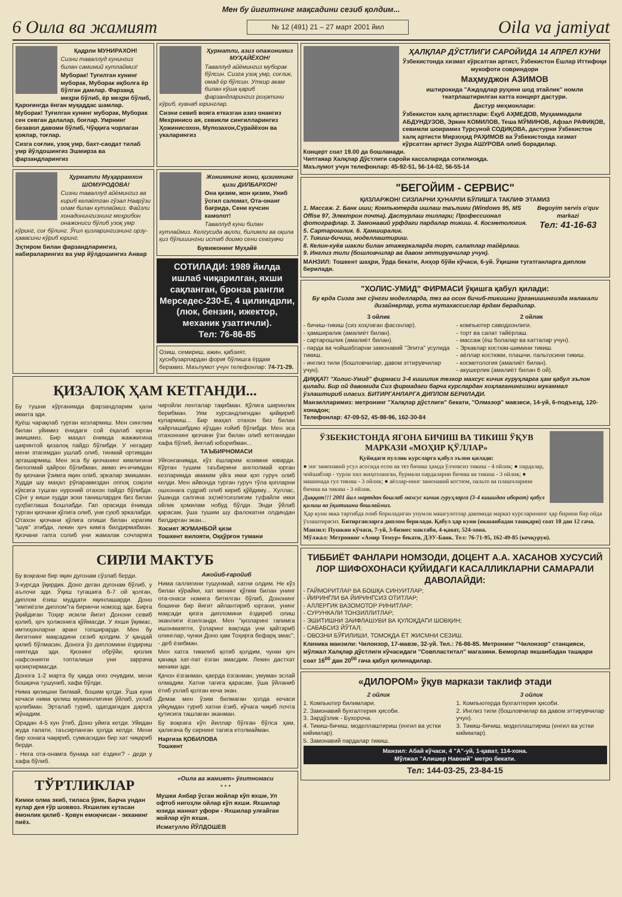Мен бу йигитнинг мақсадини сезиб қолдим...
6 Оила ва жамият № 12 (491) 21 – 27 март 2001 йил Oila va jamiyat
Қадрли МУНИРАХОН!
Сизни таваллуд кунингиз билан самимий кутлаймиз!
Муборак! Туғилган кунинг муборак, Муборак иқболга ёр бўлган дамлар. Фарзанд меҳри бўлиб, ёр меҳри бўлиб, Қароғингда ёнган муқаддас шамлар. Муборак! Туғилган кунинг муборак, Муборак сен севган далалар, боғлар. Умрнинг безавол давоми бўлиб, Чўққига чорлаган қоялар, тоғлар.
Сизга соғлик, узоқ умр, бахт-саодат тилаб умр йўлдошингиз Эшмирза ва фарзандларингиз
Ҳурматли, азиз опажонимиз МУҲАЙЁХОН!
Таваллуд айёмингиз муборак бўлсин. Сизга узоқ умр, соғлик, омад ёр бўлсин. Уткир акам билан кўша қариб фарзандларингиз роҳатини кўриб, кувнаб юринглар.
Сизни севиб вояга етказган азиз онангиз Мехринисо ая, севикли сингилларингиз Ҳожинисохон, Мупозахон,Сурайёхон ва укаларингиз
Ҳурматли Муҳаррамхон ШОМУРОДОВА!
Сизни таваллуд айёмингиз ва кириб келаётган гўзал Наврўзи олам билан кутлаймиз. Файзли хонадонингизнинг меҳрибон онажониси бўлиб узоқ умр кўринг, соғ бўлинг. Ўғил қизларингизнинг орзу-ҳавасини кўриб юринг.
Эҳтиром билан фарзандларингиз, набираларингиз ва умр йўлдошингиз Анвар
Жонимнинг жони, қизимнинг қизи ДИЛБАРХОН!
Она қизим, жон қизим, Униб ўсгил саломат, Ота-онанг бағрида, Сени кучсин камолот!
Таваллуд куни билан кутлаймиз. Келгусида ақлли, билимли ва оқила қиз бўлишингни истаб доимо сени севгувчи
Бувижонинг Муҳайё
СОТИЛАДИ: 1989 йилда ишлаб чиқарилган, яхши сақланган, бронза рангли Мерседес-230-Е, 4 цилиндрли, (люк, бензин, ижектор, механик узатгичли).
Тел: 76-86-85
Озиш, семириш, ажин, қабзият, ҳуснбузарлардан фориғ бўлишга ёрдам берамиз. Маълумот учун телефонлар: 74-71-29.
ҚИЗАЛОҚ ҲАМ КЕТГАНДИ...
Бу тушни кўрганимда фарзандларим ҳали иккита эди.
Қуёш чарақлаб турган кезлармиш. Мен синглим билан уйимиз ёнидаги сой ёқалаб юрган эмишмиз. Бир маҳал ёнимда жажжигина ширинтой қизалоқ пайдо бўлибди. У негадир мени этагимдан ушлаб олиб, тинмай ортимдан эргашармиш. Мен эса бу қизчанинг кимлигини билолмай ҳайрон бўлибман, аммо ич-ичимдан бу қизчани ўзимга яқин олиб, эркалар эмишман. Худди шу маҳал рўпарамиздан оппоқ соқоли кўксига тушган нуроний отахон пайдо бўлибди. Сўнг у киши худди эски танишлардек биз билан суҳбатлаша бошлабди. Гап орасида ёнимда турган қизчани қўлига олиб, уни суюб эркалабди. Отахон қизчани қўлига олиши билан юрагим "шув" этибди, лекин ҳеч кимга билдирмабман. Қизчани гапга солиб уни жамалак сочларига чиройли ленталар тақибман. Қўлига ширинлик берибман. Уям хурсандлигидан қийқириб кулармиш... Бир маҳал отахон биз билан хайрлашибдию кўздан ғойиб бўлибди. Мен эса отахоннинг қизчани ўзи билан олиб кетганидан хафа бўлиб, йиғлаб юборибман...
ТАЪБИРНОМАСИ
Уйғонганимда, кўз ёшларим юзимни юварди. Кўрган тушим таъбирини англолмай юрган кезларимда амаким уйга икки қоп гуруч олиб келди. Мен айвонда турган гуруч тўла қопларни ошхонага судраб олиб кириб қўйдиму... Хуллас, ўшанда салгина эҳтиётсизлигим туфайли икки ойлик ҳомилам нобуд бўлди. Энди ўйлаб қарасам, ўша тушим шу фалокатни олдиндан билдирган экан...
Хосият ЖУМАНБОЙ қизи
Тошкент вилояти, Оққўрғон тумани
СИРЛИ МАКТУБ
Бу воқеани бир яқин дугонам сўзлаб берди.
3-курсда ўқирдик. Доно деган дугонам бўлиб, у аълочи эди. Ўқиш тугашига 6-7 ой қолган, диплом ёзиш муддати яқинлашарди. Доно "имтиёзли диплом"га биринчи номзод эди. Бирга ўқийдиган Тоҳир исмли йигит Донони севиб қолиб, ҳеч ҳолжонига қўймасди. У яхши ўқимас, имтиҳонларни аранг топширарди. Мен бу йигитнинг мақсадини сезиб қолдим. У қандай қилиб бўлмасин, Донога ўз дипломини ёздириш ниятида эди. Қизнинг обрўйи, қизлик нафсонияти топталиши уни заррача қизиқтирмасди.
Донога 1-2 марта бу ҳақда оғиз очувдим, мени бошқача тушуниб, хафа бўлди.
Нима қилишни билмай, бошим қотди. Ўша куни кечаси нима қилиш мумкинлигини ўйлаб, ухлаб қолибман. Эрталаб туриб, одатдагидек дарсга жўнадим.
Орадан 4-5 кун ўтиб, Доно уйига кетди. Уйидан жуда ғалати, таъсирланган ҳолда келди. Мени бир хонага чақириб, сумкасидан бир хат чиқариб берди.
- Нега ота-онамга бунақа хат ёздинг? - деди у хафа бўлиб.
Ажойиб-ғаройиб
Нима галлигини тушунмай, хатни олдим. Не кўз билан кўрайки, хат менинг қўлим билан унинг ота-онаси номига битилган бўлиб, Дононинг бошини бир йигит айлантириб юргани, унинг мақсади қизга дипломини ёздириб олиш эканлиги ёзилганди. Мен "қизларинг гапимга ишонмаяпти, ўзларинг вақтида уни қайтариб олинглар, чунки Доно ҳам Тоҳирга бефарқ эмас", - деб ёзибман.
Мен хатга тикилиб қотиб қолдим, чунки ҳеч қанақа хат-пат ёзган эмасдим. Лекин дастхат меники эди.
Қачон ёзганман, қаерда ёзганман, умуман эслай олмадим. Хатни тагига қарасам, ўша ўйланиб ётиб ухлаб қолган кеча экан.
Демак мен ўзим билмаган ҳолда кечаси уйқумдан туриб хатни ёзиб, кўчага чиқиб почта қутисига ташлаган эканман.
Бу воқеага кўп йиллар бўлган бўлса ҳам, ҳалигача бу сирнинг тагига етолмайман.
Наргиза ҚОБИЛОВА
Тошкент
ТЎРТЛИКЛАР
Кимки олма экиб, тиласа ўрик, Барча ундан кулар дея ғўр шоввоз. Яхшилик кутасан ёмонлик қилиб - Қовун емоқчисан - экканинг пиёз.
«Оила ва жамият» ўгитномаси
* * *
Мушки Анбар ўсган жойлар кўп яхши, Ул офтоб нигоҳли ойлар кўп яхши. Яхшилар юзида жаннат уфори - Яхшилар улғайган жойлар кўп яхши.
Исматулло ЙЎЛДОШЕВ
ҲАЛҚЛАР ДЎСТЛИГИ САРОЙИДА 14 АПРЕЛ КУНИ
Ўзбекистонда хизмат кўрсатган артист, Ўзбекистон Ёшлар Иттифоқи мукофоти совриндори
Маҳмуджон АЗИМОВ
иштирокида "Аждодлар руҳини шод этайлик" номли театрлаштирилган катта концерт дастури.
Дастур меҳмонлари:
Ўзбекистон халқ артистлари: Ёқуб АҲМЕДОВ, Муҳаммадали АБДУНДУЗОВ, Эркин КОМИЛОВ, Теша МЎМИНОВ, Афзал РАФИҚОВ, севимли шоирамиз Турсуной СОДИҚОВА, дастурни Ўзбекистон халқ артисти Мирзоҳид РАҲИМОВ ва Ўзбекистонда хизмат кўрсатган артист Зуҳра АШУРОВА олиб борадилар.
Концерт соат 19.00 да бошланади.
Чиптаяар Халқлар Дўстлиги саройи кассаларида сотилмоқда.
Маълумот учун телефонлар: 45-92-51, 56-14-02, 56-55-14
"БЕГОЙИМ - СЕРВИС"
ҚИЗЛАРЖОН! СИЗЛАРНИ ҲУНАРЛИ БЎЛИШГА ТАКЛИФ ЭТАМИЗ
Begoyim servis o'quv markazi
Тел: 41-16-63
1. Массаж. 2. Банк иши; Компьютерда ишлаш таълими (Windows 95, MS Offise 97, Электрон почта). Дастурлаш тиллари; Профессионал фотографлар. 3. Замонавий урфдаги пардалар тикиш. 4. Косметология.
5. Сартарошлик. 6. Ҳамширалик.
7. Тикиш-бичиш, моделлаштириш.
8. Келин-куёв шакли билан этажеркаларда торт, салатлар тайёрлаш.
9. Инглиз тили (бошловчилар ва давом эттирувчилар учун).
МАНЗИЛ: Тошкент шаҳри, Ўрда бекати, Анҳор бўйи кўчаси, 6-уй. Ўқишни тугатганларга диплом берилади.
"ХОЛИС-УМИД" ФИРМАСИ ўқишга қабул қилади:
Бу ерда Сизга энг сўнгги моделларда, тез ва осон бичиб-тикишни ўрганишингизда малакали дизайнерлар, уста мутахассислар ёрдам берадилар.
3 ойлик
- бичиш-тикиш (сиз хоҳлаган фасонлар).
- ҳамширалик (амалиёт билан).
- сартарошлик (амалиёт билан).
- парда ва чойшабларни замонавий "Элита" усулида тикиш.
- инглиз тили (бошловчилар, давом эттирувчилар учун).
2 ойлик
- компьютер саводхонлиги.
- торт ва салат тайёрлаш.
- массаж (ёш болалар ва катталар учун).
- Эркаклар костюм-шимини тикиш.
- аёллар костюми, плашчи, пальтосини тикиш.
- косметология (амалиёт билан).
- акушерлик (амалиёт билан 6 ой).
ДИҚҚАТ! "Холис-Умид" фирмаси 3-4 кишилик тезкор махсус кичик гуруҳларга ҳам қабул эълон қилади. Бир ой давомида Сиз фирмадаги барча курслардан хоҳлаганингизни мукаммал ўзлаштириб оласиз. БИТИРГАНЛАРГА ДИПЛОМ БЕРИЛАДИ.
Манзилларимиз: метронинг "Халқлар дўстлиги" бекати, "Олмазор" мавзеси, 14-уй, 6-подъезд, 120-хонадон;
Телефонлар: 47-09-52, 45-98-96, 162-30-84
ЎЗБЕКИСТОНДА ЯГОНА БИЧИШ ВА ТИКИШ ЎҚУВ МАРКАЗИ «МОҲИР ҚЎЛЛАР»
Қуйидаги пуллик курсларга қабул эълон қилади:
● энг замонавий усул асосида осон ва тез бичиш ҳамда ўлчовсиз тикиш - 4 ойлик; ● пардалар, чойшаблар - турли хил жиҳозланган, бурмали пардаларни бичиш ва тикиш - 3 ойлик; ● машинада гул тикиш - 3 ойлик; ● аёллар-нинг замонавий костюм, пальто ва плашчларини бичиш ва тикиш - 3 ойлик.
Диққат!!! 2001 йил мартдан бошлаб махсус кичик гуруҳларга (3-4 кишидан иборат) қабул қилиш ва ўқитишни бошлаймиз.
Ҳар куни якка тартибда олиб бориладиган унумли машғулотлар давомида марказ курсларининг ҳар бирини бир ойда ўзлаштирасиз. Битирганларга диплом берилади. Қабул ҳар куни (якшанбадан ташқари) соат 10 дан 12 гача.
Манзил: Пушкин кўчаси, 7-уй, 3-бизнес мактаби, 4-қават, 524-хона.
Мўлжал: Метронинг «Амир Темур» бекати, ДЭУ-Банк. Тел: 76-71-95, 162-49-85 (кечқурун).
ТИББИЁТ ФАНЛАРИ НОМЗОДИ, ДОЦЕНТ А.А. ХАСАНОВ ХУСУСИЙ ЛОР ШИФОХОНАСИ ҚУЙИДАГИ КАСАЛЛИКЛАРНИ САМАРАЛИ ДАВОЛАЙДИ:
- ГАЙМОРИТЛАР ВА БОШҚА СИНУИТЛАР;
- ЙИРИНГЛИ ВА ЙИРИНГСИЗ ОТИТЛАР;
- АЛЛЕРГИК ВАЗОМОТОР РИНИТЛАР;
- СУРУНКАЛИ ТОНЗИЛЛИТЛАР;
- ЭШИТИШНИ ЗАИФЛАШУВИ ВА ҚУЛОҚДАГИ ШОВҚИН;
- САБАБСИЗ ЙЎТАЛ;
- ОВОЗНИ БЎҒИЛИШИ, ТОМОҚДА ЁТ ЖИСМНИ СЕЗИШ.
Клиника манзили: Чилонзор, 17-мавзе, 32-уй. Тел.: 76-86-85. Метронинг "Чилонзор" станцияси, мўлжал Халқлар дўстлиги кўчасидаги "Совпластитал" магазини. Беморлар якшанбадан ташқари соат 16<sup>00</sup> дан 20<sup>00</sup> гача қабул қилинадилар.
«ДИЛОРОМ» ўқув маркази таклиф этади
2 ойлик
1. Компьютер билимлари.
2. Замонавий бухгалтерия ҳисоби.
3. Зардўзлик - Бухороча.
4. Тикиш-бичиш, моделлаштириш (енгил ва устки кийимлар).
5. Замонавий пардалар тикиш.
3 ойлик
1. Компьютерда бухгалтерия ҳисоби.
2. Инглиз тили (бошловчилар ва давом эттирувчилар учун).
3. Тикиш-бичиш, моделлаштириш (енгил ва устки кийимлар).
Манзил: Абай кўчаси, 4 "А"-уй, 1-қават, 114-хона.
Мўлжал "Алишер Навоий" метро бекати.
Тел: 144-03-25, 23-84-15